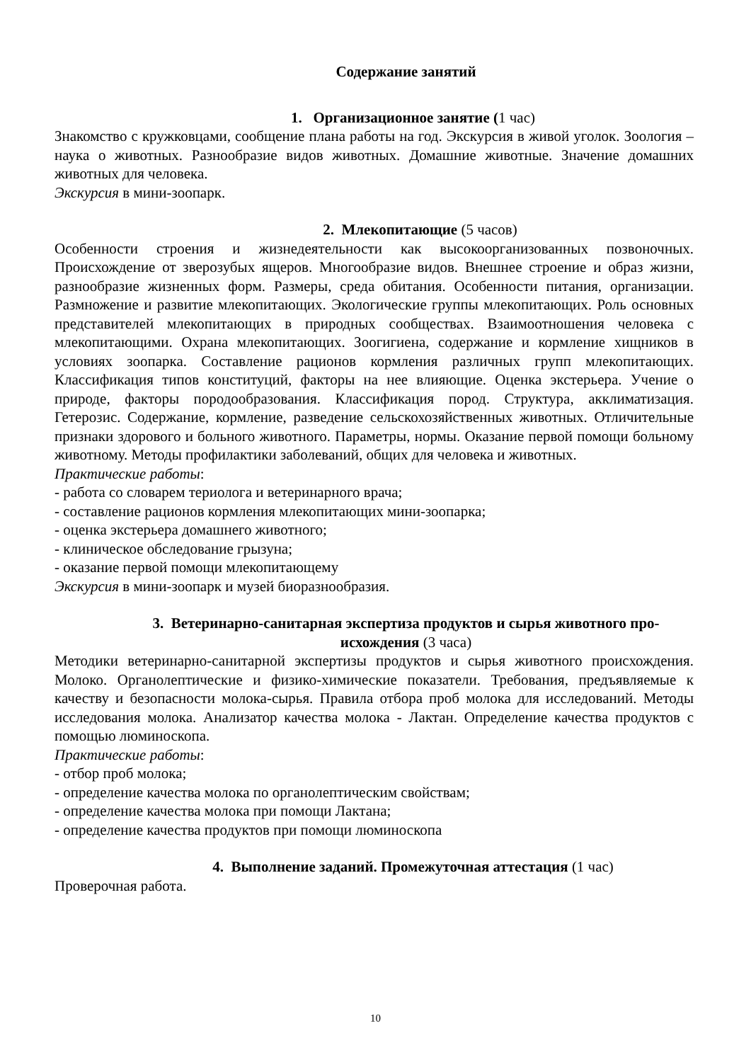Содержание занятий
1. Организационное занятие (1 час)
Знакомство с кружковцами, сообщение плана работы на год. Экскурсия в живой уголок. Зоология – наука о животных. Разнообразие видов животных. Домашние животные. Значение домашних животных для человека.
Экскурсия в мини-зоопарк.
2. Млекопитающие (5 часов)
Особенности строения и жизнедеятельности как высокоорганизованных позвоночных. Происхождение от зверозубых ящеров. Многообразие видов. Внешнее строение и образ жизни, разнообразие жизненных форм. Размеры, среда обитания. Особенности питания, организации. Размножение и развитие млекопитающих. Экологические группы млекопитающих. Роль основных представителей млекопитающих в природных сообществах. Взаимоотношения человека с млекопитающими. Охрана млекопитающих. Зоогигиена, содержание и кормление хищников в условиях зоопарка. Составление рационов кормления различных групп млекопитающих. Классификация типов конституций, факторы на нее влияющие. Оценка экстерьера. Учение о природе, факторы породообразования. Классификация пород. Структура, акклиматизация. Гетерозис. Содержание, кормление, разведение сельскохозяйственных животных. Отличительные признаки здорового и больного животного. Параметры, нормы. Оказание первой помощи больному животному. Методы профилактики заболеваний, общих для человека и животных.
Практические работы:
- работа со словарем териолога и ветеринарного врача;
- составление рационов кормления млекопитающих мини-зоопарка;
- оценка экстерьера домашнего животного;
- клиническое обследование грызуна;
- оказание первой помощи млекопитающему
Экскурсия в мини-зоопарк и музей биоразнообразия.
3. Ветеринарно-санитарная экспертиза продуктов и сырья животного про-
исхождения (3 часа)
Методики ветеринарно-санитарной экспертизы продуктов и сырья животного происхождения. Молоко. Органолептические и физико-химические показатели. Требования, предъявляемые к качеству и безопасности молока-сырья. Правила отбора проб молока для исследований. Методы исследования молока. Анализатор качества молока - Лактан. Определение качества продуктов с помощью люминоскопа.
Практические работы:
- отбор проб молока;
- определение качества молока по органолептическим свойствам;
- определение качества молока при помощи Лактана;
- определение качества продуктов при помощи люминоскопа
4. Выполнение заданий. Промежуточная аттестация (1 час)
Проверочная работа.
10